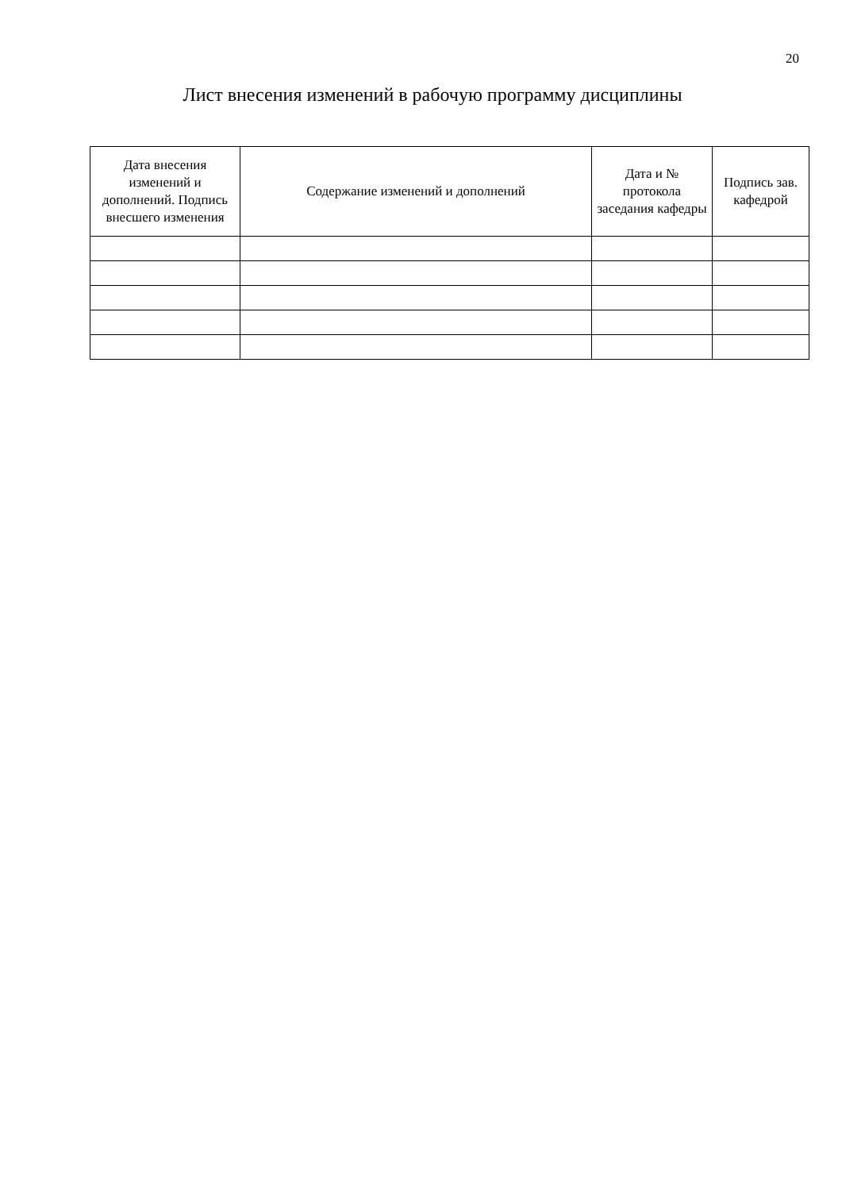20
Лист внесения изменений в рабочую программу дисциплины
| Дата внесения изменений и дополнений. Подпись внесшего изменения | Содержание изменений и дополнений | Дата и № протокола заседания кафедры | Подпись зав. кафедрой |
| --- | --- | --- | --- |